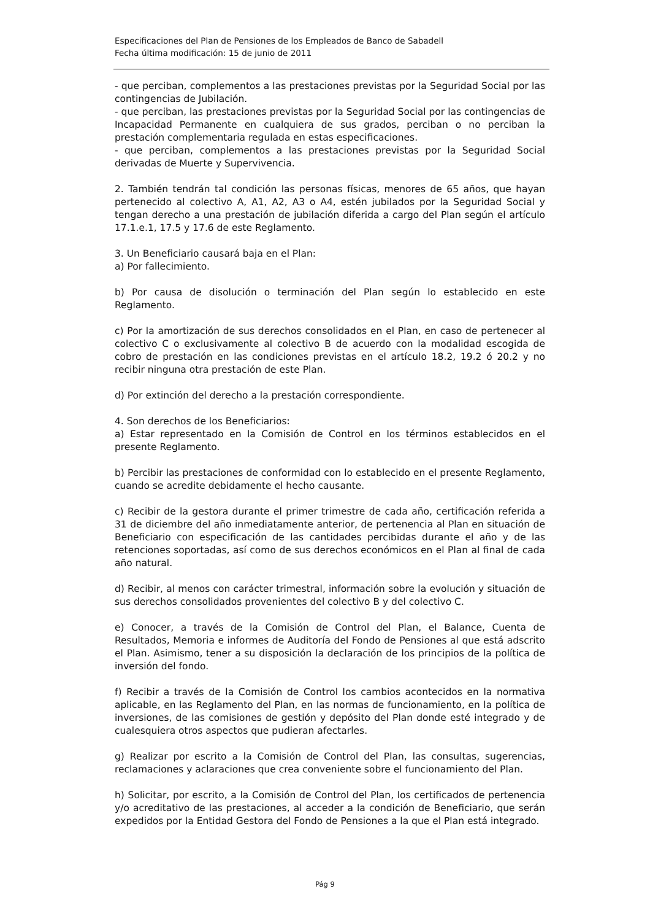Especificaciones del Plan de Pensiones de los Empleados de Banco de Sabadell
Fecha última modificación: 15 de junio de 2011
- que perciban, complementos a las prestaciones previstas por la Seguridad Social por las contingencias de Jubilación.
- que perciban, las prestaciones previstas por la Seguridad Social por las contingencias de Incapacidad Permanente en cualquiera de sus grados, perciban o no perciban la prestación complementaria regulada en estas especificaciones.
- que perciban, complementos a las prestaciones previstas por la Seguridad Social derivadas de Muerte y Supervivencia.
2. También tendrán tal condición las personas físicas, menores de 65 años, que hayan pertenecido al colectivo A, A1, A2, A3 o A4, estén jubilados por la Seguridad Social y tengan derecho a una prestación de jubilación diferida a cargo del Plan según el artículo 17.1.e.1, 17.5 y 17.6 de este Reglamento.
3. Un Beneficiario causará baja en el Plan:
a) Por fallecimiento.
b) Por causa de disolución o terminación del Plan según lo establecido en este Reglamento.
c) Por la amortización de sus derechos consolidados en el Plan, en caso de pertenecer al colectivo C o exclusivamente al colectivo B de acuerdo con la modalidad escogida de cobro de prestación en las condiciones previstas en el artículo 18.2, 19.2 ó 20.2 y no recibir ninguna otra prestación de este Plan.
d) Por extinción del derecho a la prestación correspondiente.
4. Son derechos de los Beneficiarios:
a) Estar representado en la Comisión de Control en los términos establecidos en el presente Reglamento.
b) Percibir las prestaciones de conformidad con lo establecido en el presente Reglamento, cuando se acredite debidamente el hecho causante.
c) Recibir de la gestora durante el primer trimestre de cada año, certificación referida a 31 de diciembre del año inmediatamente anterior, de pertenencia al Plan en situación de Beneficiario con especificación de las cantidades percibidas durante el año y de las retenciones soportadas, así como de sus derechos económicos en el Plan al final de cada año natural.
d) Recibir, al menos con carácter trimestral, información sobre la evolución y situación de sus derechos consolidados provenientes del colectivo B y del colectivo C.
e) Conocer, a través de la Comisión de Control del Plan, el Balance, Cuenta de Resultados, Memoria e informes de Auditoría del Fondo de Pensiones al que está adscrito el Plan. Asimismo, tener a su disposición la declaración de los principios de la política de inversión del fondo.
f) Recibir a través de la Comisión de Control los cambios acontecidos en la normativa aplicable, en las Reglamento del Plan, en las normas de funcionamiento, en la política de inversiones, de las comisiones de gestión y depósito del Plan donde esté integrado y de cualesquiera otros aspectos que pudieran afectarles.
g) Realizar por escrito a la Comisión de Control del Plan, las consultas, sugerencias, reclamaciones y aclaraciones que crea conveniente sobre el funcionamiento del Plan.
h) Solicitar, por escrito, a la Comisión de Control del Plan, los certificados de pertenencia y/o acreditativo de las prestaciones, al acceder a la condición de Beneficiario, que serán expedidos por la Entidad Gestora del Fondo de Pensiones a la que el Plan está integrado.
Pág 9